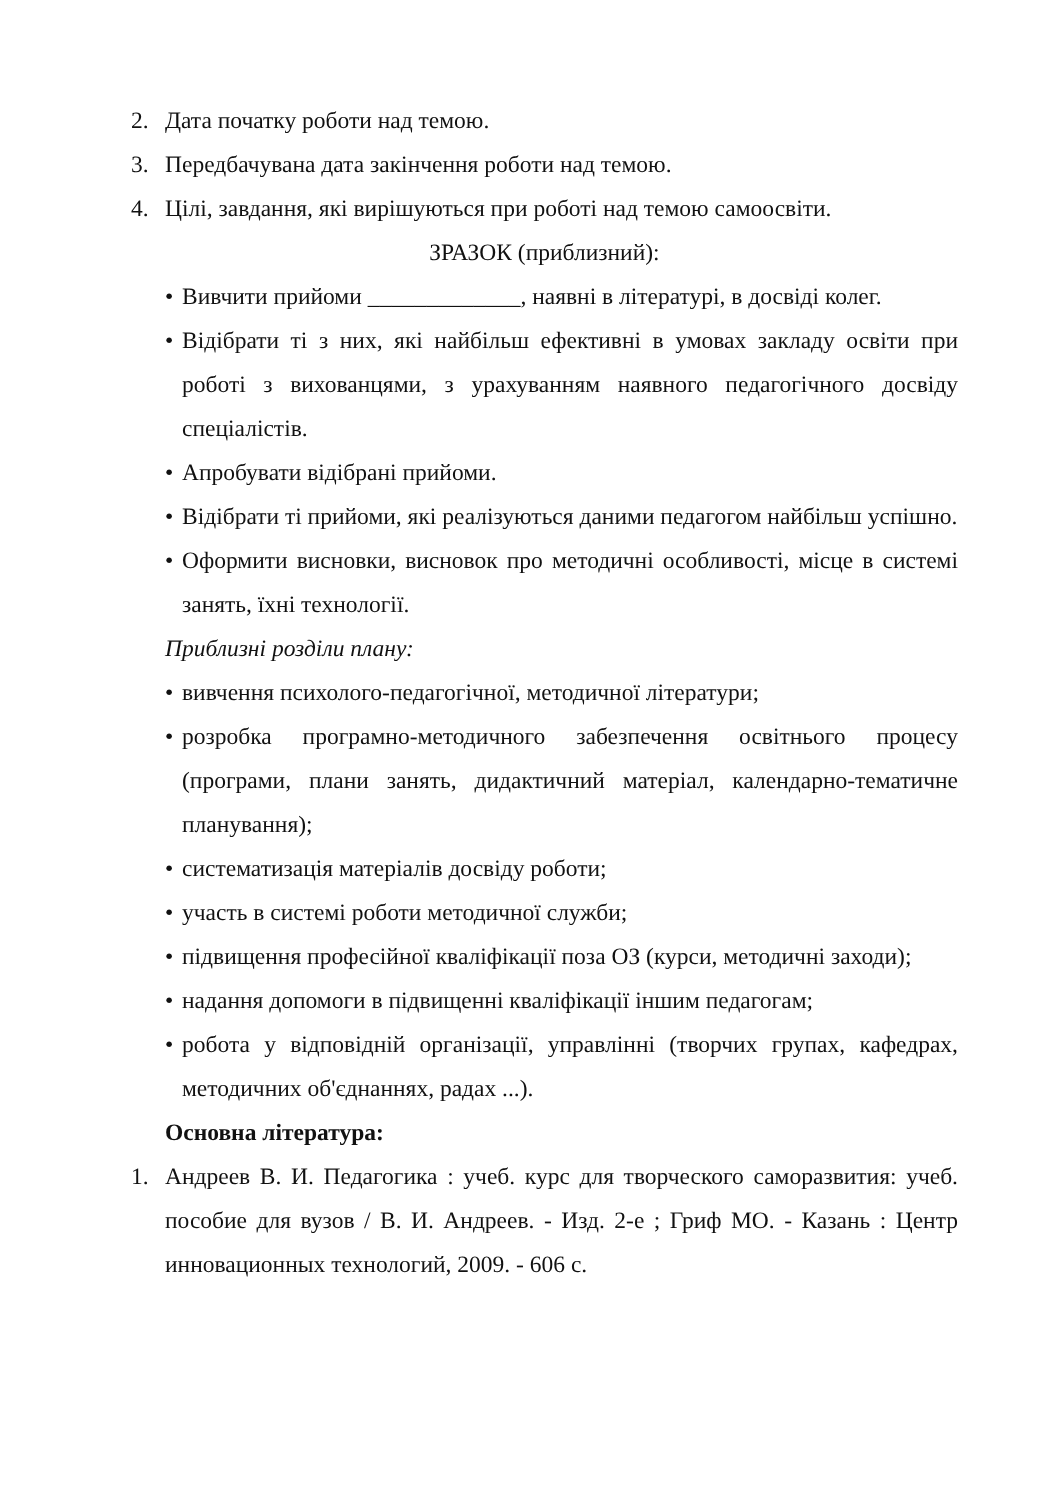2. Дата початку роботи над темою.
3. Передбачувана дата закінчення роботи над темою.
4. Цілі, завдання, які вирішуються при роботі над темою самоосвіти.
ЗРАЗОК (приблизний):
• Вивчити прийоми _____________, наявні в літературі, в досвіді колег.
• Відібрати ті з них, які найбільш ефективні в умовах закладу освіти при роботі з вихованцями, з урахуванням наявного педагогічного досвіду спеціалістів.
• Апробувати відібрані прийоми.
• Відібрати ті прийоми, які реалізуються даними педагогом найбільш успішно.
• Оформити висновки, висновок про методичні особливості, місце в системі занять, їхні технології.
Приблизні розділи плану:
• вивчення психолого-педагогічної, методичної літератури;
• розробка програмно-методичного забезпечення освітнього процесу (програми, плани занять, дидактичний матеріал, календарно-тематичне планування);
• систематизація матеріалів досвіду роботи;
• участь в системі роботи методичної служби;
• підвищення професійної кваліфікації поза ОЗ (курси, методичні заходи);
• надання допомоги в підвищенні кваліфікації іншим педагогам;
• робота у відповідній організації, управлінні (творчих групах, кафедрах, методичних об'єднаннях, радах ...).
Основна література:
1. Андреев В. И. Педагогика : учеб. курс для творческого саморазвития: учеб. пособие для вузов / В. И. Андреев. - Изд. 2-е ; Гриф МО. - Казань : Центр инновационных технологий, 2009. - 606 с.